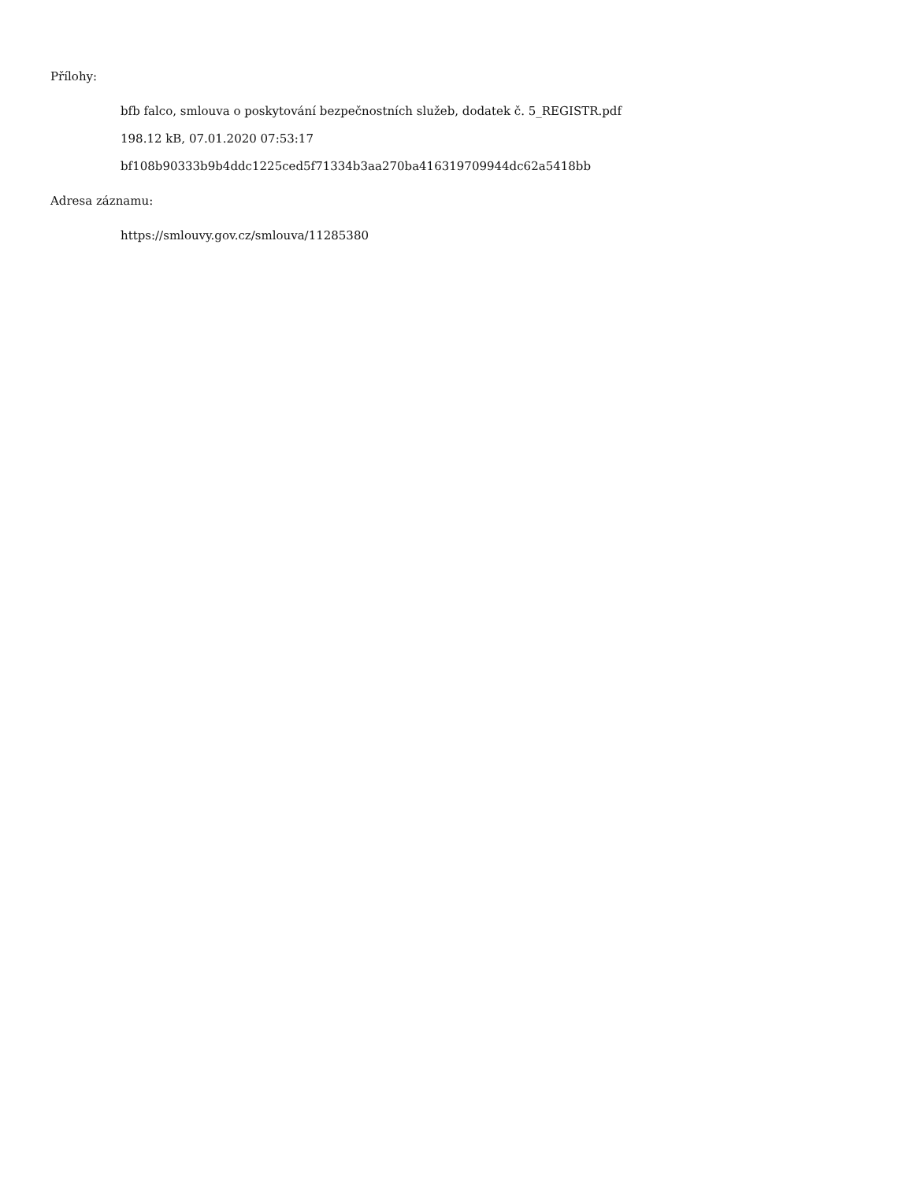Přílohy:
bfb falco, smlouva o poskytování bezpečnostních služeb, dodatek č. 5_REGISTR.pdf
198.12 kB, 07.01.2020 07:53:17
bf108b90333b9b4ddc1225ced5f71334b3aa270ba416319709944dc62a5418bb
Adresa záznamu:
https://smlouvy.gov.cz/smlouva/11285380